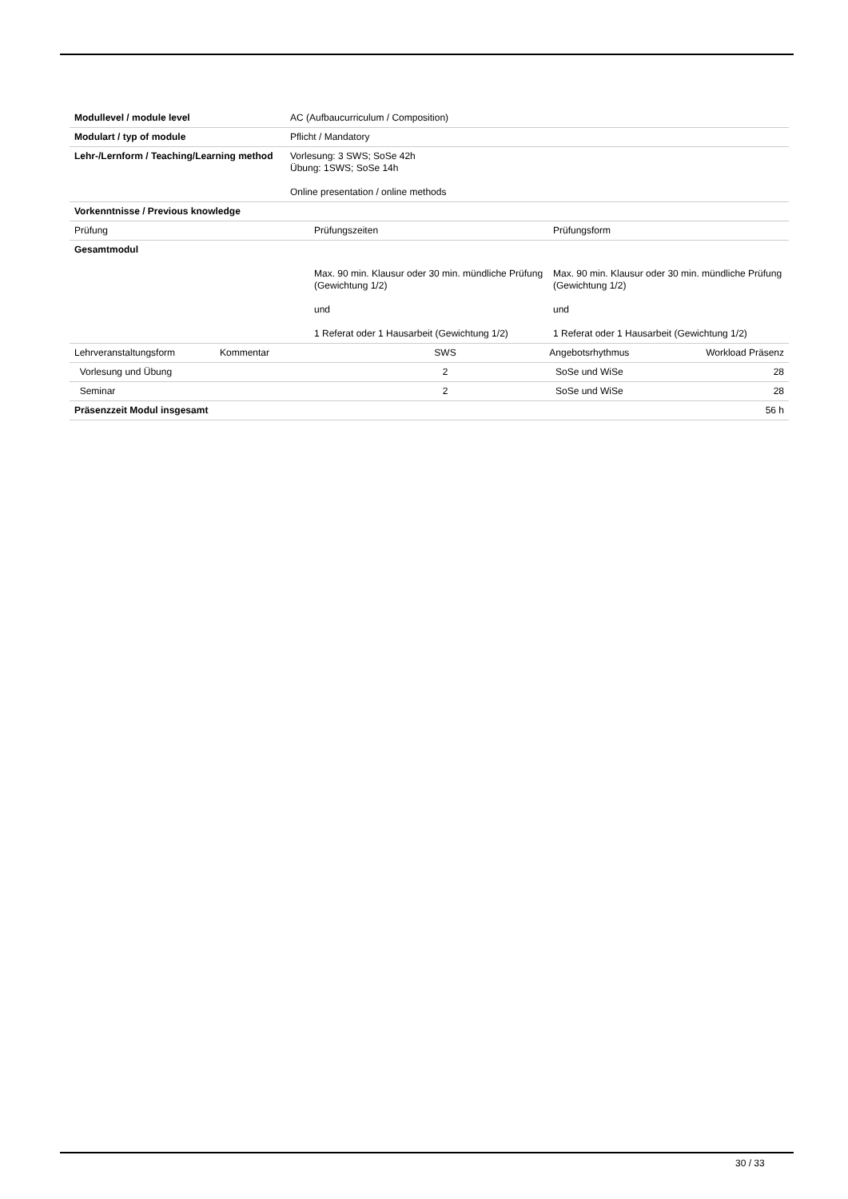| Modullevel / module level | AC (Aufbaucurriculum / Composition) |
| Modulart / typ of module | Pflicht / Mandatory |
| Lehr-/Lernform / Teaching/Learning method | Vorlesung: 3 SWS; SoSe 42h Übung: 1SWS; SoSe 14h Online presentation / online methods |
| Vorkenntnisse / Previous knowledge | |
| Prüfung | Prüfungszeiten | Prüfungsform |
| Gesamtmodul | Max. 90 min. Klausur oder 30 min. mündliche Prüfung (Gewichtung 1/2) und 1 Referat oder 1 Hausarbeit (Gewichtung 1/2) | Max. 90 min. Klausur oder 30 min. mündliche Prüfung (Gewichtung 1/2) und 1 Referat oder 1 Hausarbeit (Gewichtung 1/2) |
| Lehrveranstaltungsform | Kommentar | SWS | Angebotsrhythmus | Workload Präsenz |
| Vorlesung und Übung | | 2 | SoSe und WiSe | 28 |
| Seminar | | 2 | SoSe und WiSe | 28 |
| Präsenzzeit Modul insgesamt | | | | 56 h |
30 / 33